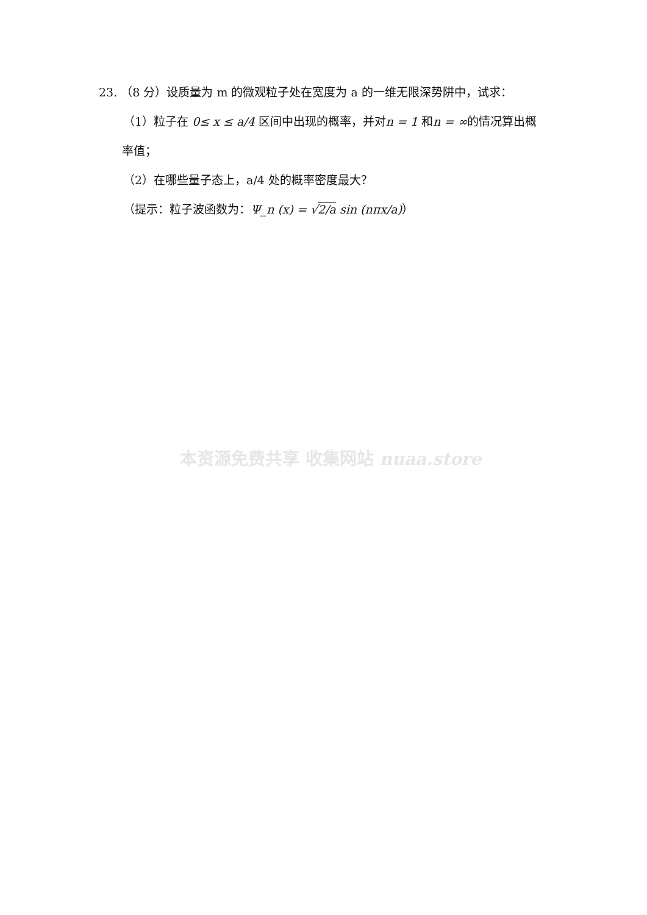23. （8 分）设质量为 m 的微观粒子处在宽度为 a 的一维无限深势阱中，试求：
（1）粒子在 0≤ x ≤ a/4 区间中出现的概率，并对n = 1 和n = ∞的情况算出概
率值；
（2）在哪些量子态上，a/4 处的概率密度最大？
（提示：粒子波函数为：Ψ_n (x) = √2/a sin (nπx/a)）
本资源免费共享 收集网站 nuaa.store